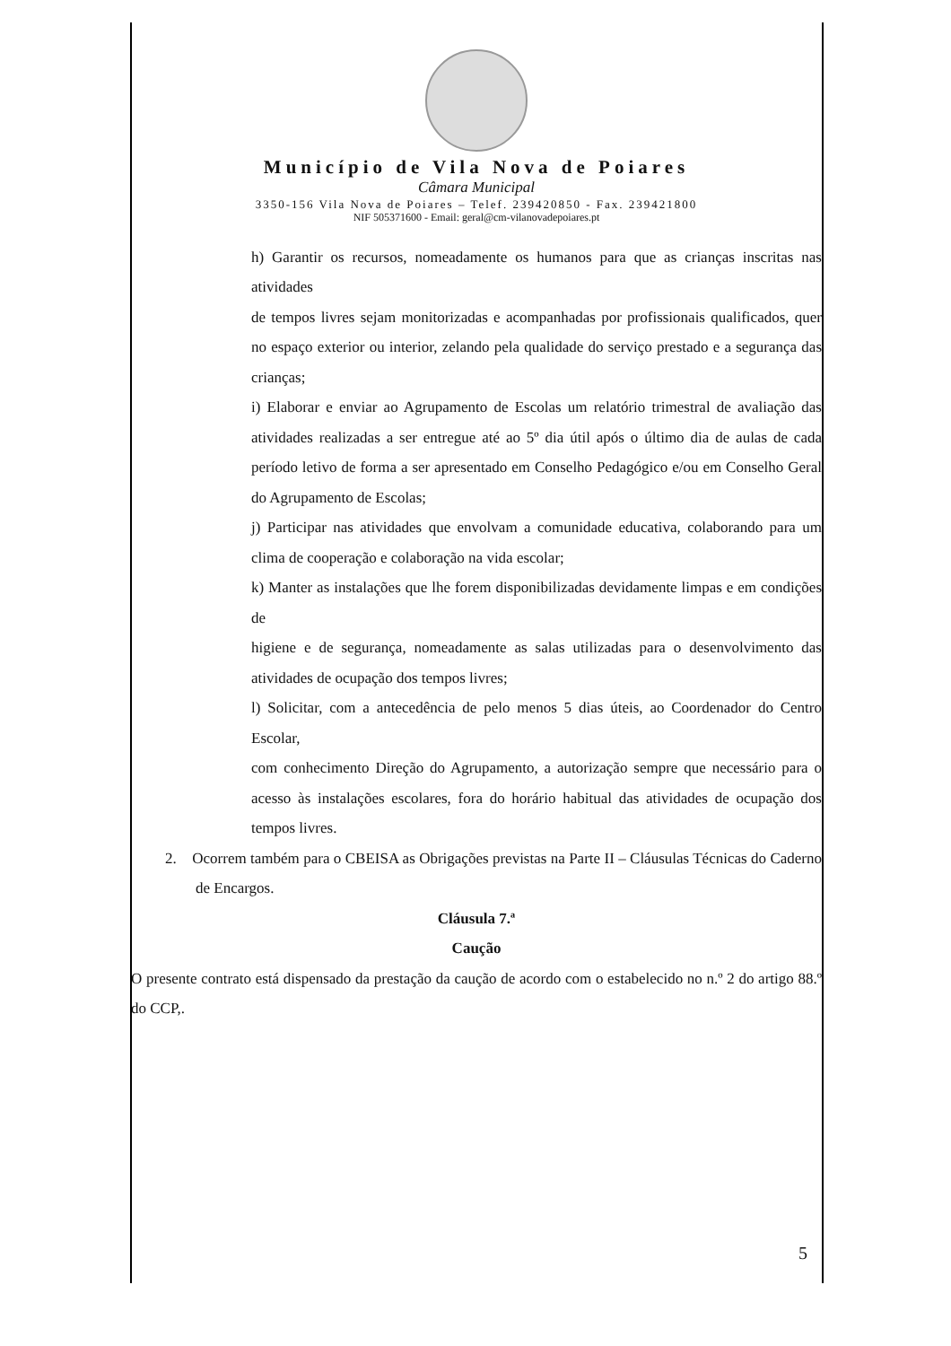Município de Vila Nova de Poiares
Câmara Municipal
3350-156 Vila Nova de Poiares – Telef. 239420850 - Fax. 239421800
NIF 505371600 - Email: geral@cm-vilanovadepoiares.pt
h) Garantir os recursos, nomeadamente os humanos para que as crianças inscritas nas atividades
de tempos livres sejam monitorizadas e acompanhadas por profissionais qualificados, quer no espaço exterior ou interior, zelando pela qualidade do serviço prestado e a segurança das crianças;
i) Elaborar e enviar ao Agrupamento de Escolas um relatório trimestral de avaliação das atividades realizadas a ser entregue até ao 5º dia útil após o último dia de aulas de cada período letivo de forma a ser apresentado em Conselho Pedagógico e/ou em Conselho Geral do Agrupamento de Escolas;
j) Participar nas atividades que envolvam a comunidade educativa, colaborando para um clima de cooperação e colaboração na vida escolar;
k) Manter as instalações que lhe forem disponibilizadas devidamente limpas e em condições de
higiene e de segurança, nomeadamente as salas utilizadas para o desenvolvimento das atividades de ocupação dos tempos livres;
l) Solicitar, com a antecedência de pelo menos 5 dias úteis, ao Coordenador do Centro Escolar,
com conhecimento Direção do Agrupamento, a autorização sempre que necessário para o acesso às instalações escolares, fora do horário habitual das atividades de ocupação dos tempos livres.
2. Ocorrem também para o CBEISA as Obrigações previstas na Parte II – Cláusulas Técnicas do Caderno de Encargos.
Cláusula 7.ª
Caução
O presente contrato está dispensado da prestação da caução de acordo com o estabelecido no n.º 2 do artigo 88.º do CCP,.
5